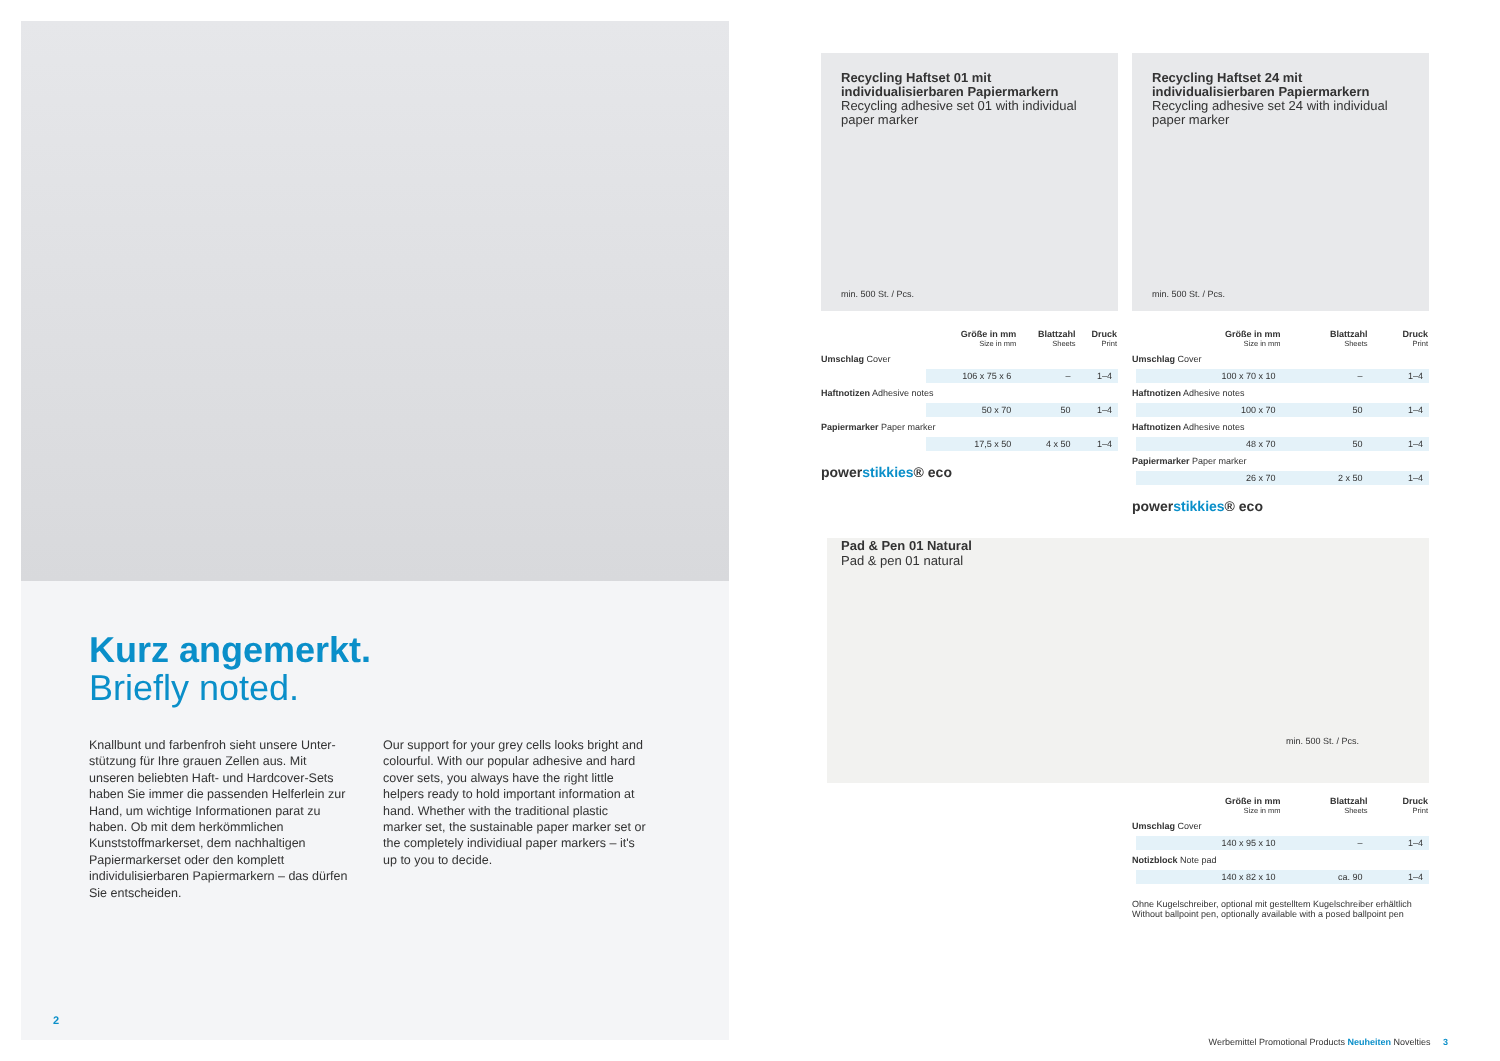Kurz angemerkt.
Briefly noted.
Knallbunt und farbenfroh sieht unsere Unter­stützung für Ihre grauen Zellen aus. Mit unseren beliebten Haft- und Hardcover-Sets haben Sie immer die passenden Helferlein zur Hand, um wichtige Informationen parat zu haben. Ob mit dem herkömmlichen Kunststoffmarkerset, dem nachhaltigen Papiermarkerset oder den kom­plett individulisierbaren Papiermarkern – das dürfen Sie entscheiden.
Our support for your grey cells looks bright and colourful. With our popular adhesive and hard cover sets, you always have the right little helpers ready to hold important information at hand. Whether with the traditional plastic marker set, the sustainable paper marker set or the completely individiual paper markers – it's up to you to decide.
2
Recycling Haftset 01 mit individualisierbaren Papiermarkern
Recycling adhesive set 01 with individual paper marker
min. 500 St. / Pcs.
| | Größe in mm Size in mm | Blattzahl Sheets | Druck Print |
| --- | --- | --- | --- |
| Umschlag Cover | | | |
| | 106 x 75 x 6 | – | 1–4 |
| Haftnotizen Adhesive notes | | | |
| | 50 x 70 | 50 | 1–4 |
| Papiermarker Paper marker | | | |
| | 17,5 x 50 | 4 x 50 | 1–4 |
powerstikkies® eco
Recycling Haftset 24 mit individualisierbaren Papiermarkern
Recycling adhesive set 24 with individual paper marker
min. 500 St. / Pcs.
| | Größe in mm Size in mm | Blattzahl Sheets | Druck Print |
| --- | --- | --- | --- |
| Umschlag Cover | | | |
| | 100 x 70 x 10 | – | 1–4 |
| Haftnotizen Adhesive notes | | | |
| | 100 x 70 | 50 | 1–4 |
| Haftnotizen Adhesive notes | | | |
| | 48 x 70 | 50 | 1–4 |
| Papiermarker Paper marker | | | |
| | 26 x 70 | 2 x 50 | 1–4 |
powerstikkies® eco
Pad & Pen 01 Natural
Pad & pen 01 natural
min. 500 St. / Pcs.
| | Größe in mm Size in mm | Blattzahl Sheets | Druck Print |
| --- | --- | --- | --- |
| Umschlag Cover | | | |
| | 140 x 95 x 10 | – | 1–4 |
| Notizblock Note pad | | | |
| | 140 x 82 x 10 | ca. 90 | 1–4 |
Ohne Kugelschreiber, optional mit gestelltem Kugelschreiber erhältlich
Without ballpoint pen, optionally available with a posed ballpoint pen
Werbemittel Promotional Products Neuheiten Novelties 3